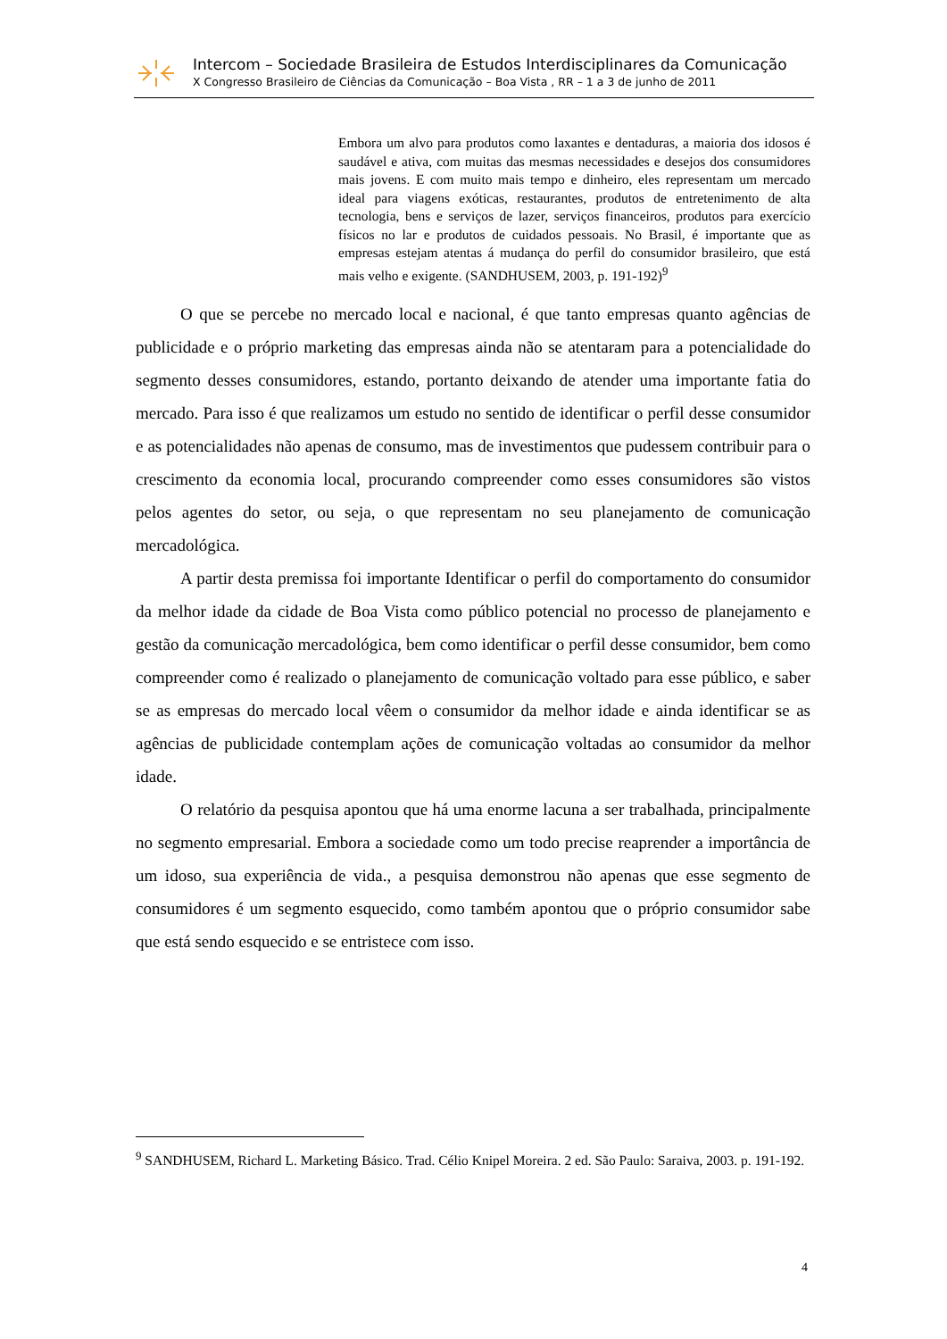Intercom – Sociedade Brasileira de Estudos Interdisciplinares da Comunicação
X Congresso Brasileiro de Ciências da Comunicação – Boa Vista , RR – 1 a 3 de junho de 2011
Embora um alvo para produtos como laxantes e dentaduras, a maioria dos idosos é saudável e ativa, com muitas das mesmas necessidades e desejos dos consumidores mais jovens. E com muito mais tempo e dinheiro, eles representam um mercado ideal para viagens exóticas, restaurantes, produtos de entretenimento de alta tecnologia, bens e serviços de lazer, serviços financeiros, produtos para exercício físicos no lar e produtos de cuidados pessoais. No Brasil, é importante que as empresas estejam atentas á mudança do perfil do consumidor brasileiro, que está mais velho e exigente. (SANDHUSEM, 2003, p. 191-192)<sup>9</sup>
O que se percebe no mercado local e nacional, é que tanto empresas quanto agências de publicidade e o próprio marketing das empresas ainda não se atentaram para a potencialidade do segmento desses consumidores, estando, portanto deixando de atender uma importante fatia do mercado. Para isso é que realizamos um estudo no sentido de identificar o perfil desse consumidor e as potencialidades não apenas de consumo, mas de investimentos que pudessem contribuir para o crescimento da economia local, procurando compreender como esses consumidores são vistos pelos agentes do setor, ou seja, o que representam no seu planejamento de comunicação mercadológica.
A partir desta premissa foi importante Identificar o perfil do comportamento do consumidor da melhor idade da cidade de Boa Vista como público potencial no processo de planejamento e gestão da comunicação mercadológica, bem como identificar o perfil desse consumidor, bem como compreender como é realizado o planejamento de comunicação voltado para esse público, e saber se as empresas do mercado local vêem o consumidor da melhor idade e ainda identificar se as agências de publicidade contemplam ações de comunicação voltadas ao consumidor da melhor idade.
O relatório da pesquisa apontou que há uma enorme lacuna a ser trabalhada, principalmente no segmento empresarial. Embora a sociedade como um todo precise reaprender a importância de um idoso, sua experiência de vida., a pesquisa demonstrou não apenas que esse segmento de consumidores é um segmento esquecido, como também apontou que o próprio consumidor sabe que está sendo esquecido e se entristece com isso.
<sup>9</sup> SANDHUSEM, Richard L. Marketing Básico. Trad. Célio Knipel Moreira. 2 ed. São Paulo: Saraiva, 2003. p. 191-192.
4